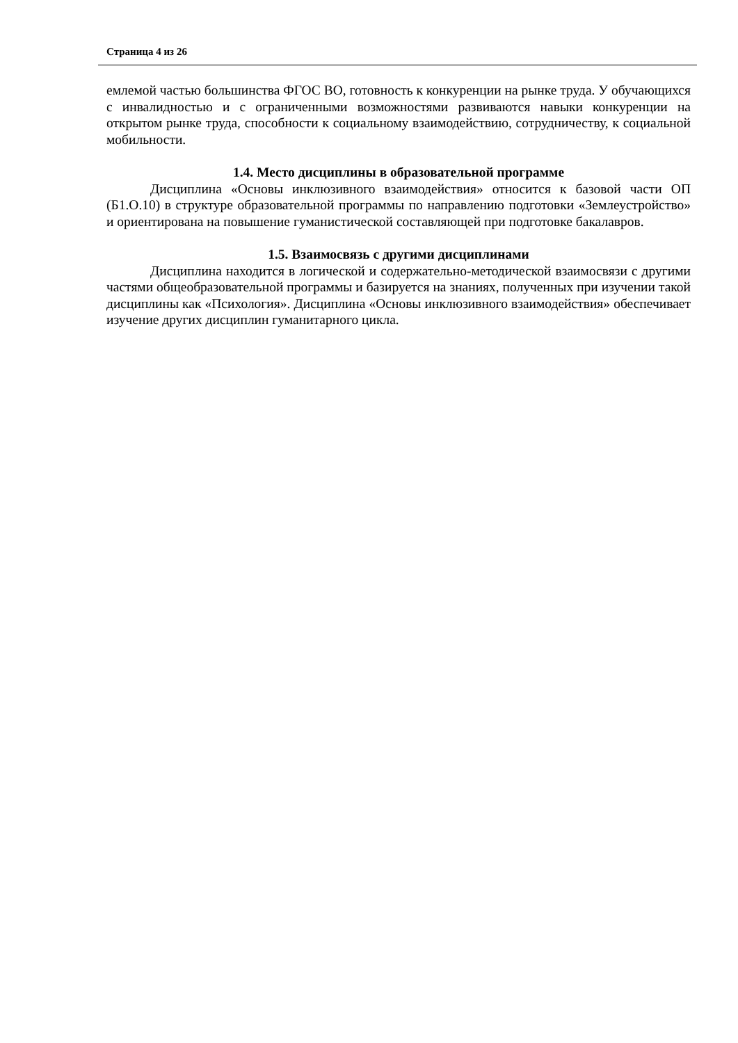Страница 4 из 26
емлемой частью большинства ФГОС ВО, готовность к конкуренции на рынке труда. У обучающихся с инвалидностью и с ограниченными возможностями развиваются навыки конкуренции на открытом рынке труда, способности к социальному взаимодействию, сотрудничеству, к социальной мобильности.
1.4. Место дисциплины в образовательной программе
Дисциплина «Основы инклюзивного взаимодействия» относится к базовой части ОП (Б1.О.10) в структуре образовательной программы по направлению подготовки «Землеустройство» и ориентирована на повышение гуманистической составляющей при подготовке бакалавров.
1.5. Взаимосвязь с другими дисциплинами
Дисциплина находится в логической и содержательно-методической взаимосвязи с другими частями общеобразовательной программы и базируется на знаниях, полученных при изучении такой дисциплины как «Психология». Дисциплина «Основы инклюзивного взаимодействия» обеспечивает изучение других дисциплин гуманитарного цикла.